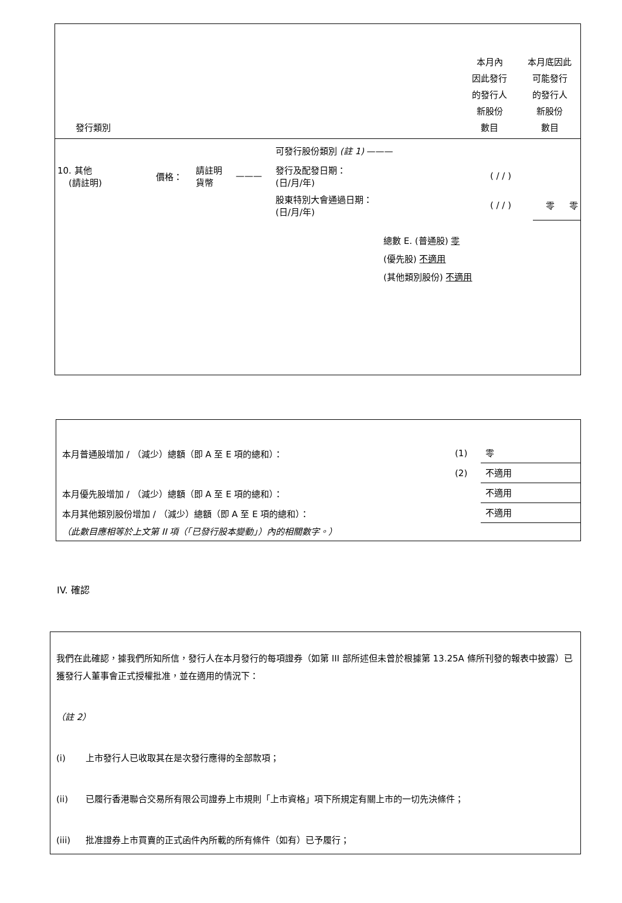發行類別
本月內
因此發行
的發行人
新股份
數目
本月底因此
可能發行
的發行人
新股份
數目
| | | | | 可發行股份類別 (註 1) ——— | | | |
| 10. 其他 (請註明) | 價格： | 請註明 貨幣 | ——— | 發行及配發日期： (日/月/年) | ( / / ) | | |
| | | | | 股東特別大會通過日期： (日/月/年) | ( / / ) | 零 | 零 |
總數 E. (普通股) 零
(優先股) 不適用
(其他類別股份) 不適用
本月普通股增加 / （減少）總額（即 A 至 E 項的總和）： (1) 零
(2) 不適用
本月優先股增加 / （減少）總額（即 A 至 E 項的總和）： 不適用
本月其他類別股份增加 / （減少）總額（即 A 至 E 項的總和）： 不適用
（此數目應相等於上文第 II 項（「已發行股本變動」）內的相關數字。）
IV. 確認
我們在此確認，據我們所知所信，發行人在本月發行的每項證券（如第 III 部所述但未曾於根據第 13.25A 條所刊發的報表中披露）已獲發行人董事會正式授權批准，並在適用的情況下：
（註 2）
(i) 上市發行人已收取其在是次發行應得的全部款項；
(ii) 已履行香港聯合交易所有限公司證券上市規則「上市資格」項下所規定有關上市的一切先決條件；
(iii) 批准證券上市買賣的正式函件內所載的所有條件（如有）已予履行；